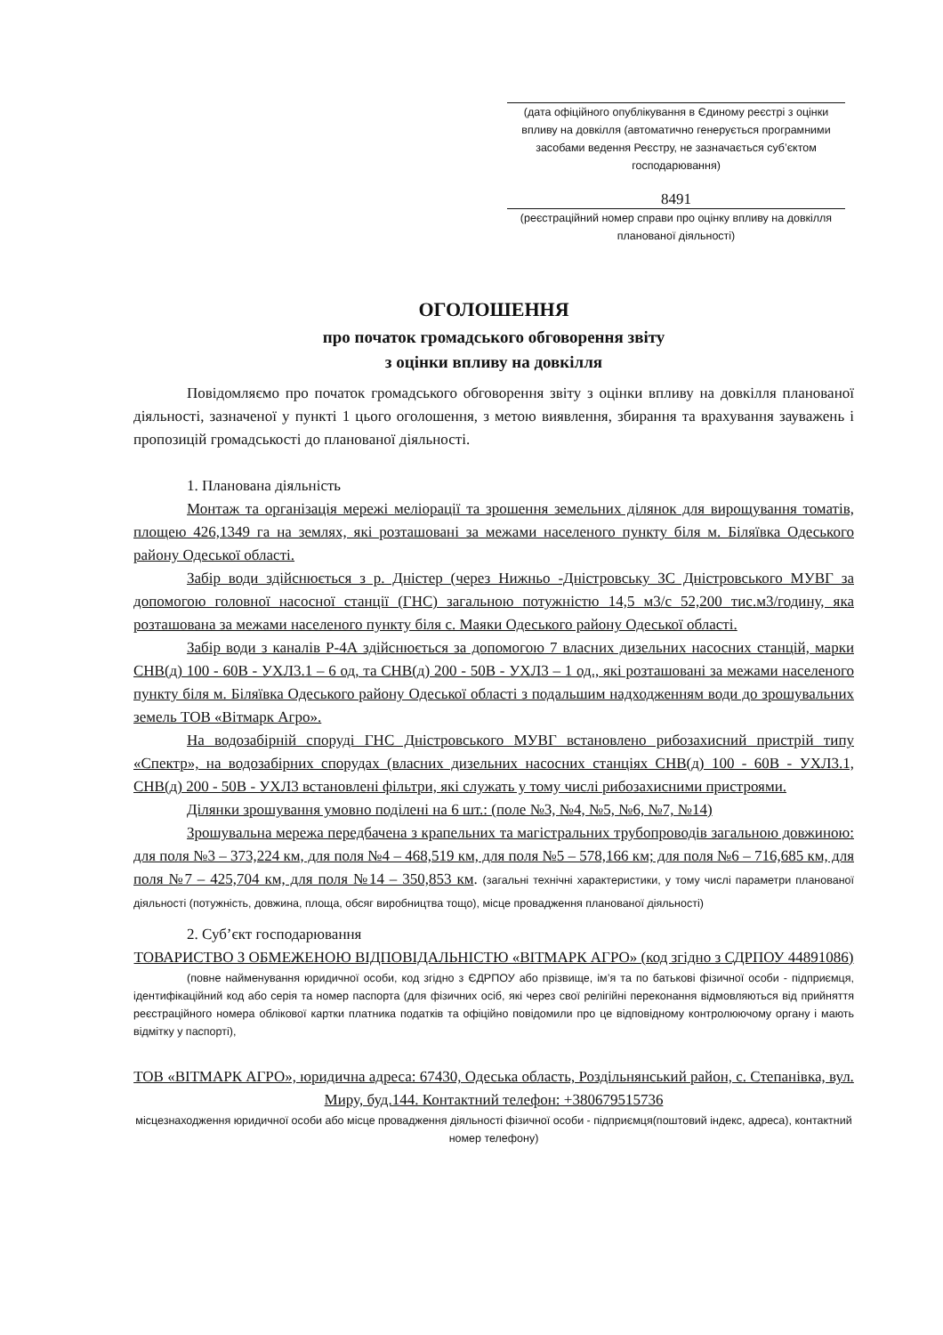(дата офіційного опублікування в Єдиному реєстрі з оцінки впливу на довкілля (автоматично генерується програмними засобами ведення Реєстру, не зазначається суб’єктом господарювання)
8491
(реєстраційний номер справи про оцінку впливу на довкілля планованої діяльності)
ОГОЛОШЕННЯ
про початок громадського обговорення звіту
з оцінки впливу на довкілля
Повідомляємо про початок громадського обговорення звіту з оцінки впливу на довкілля планованої діяльності, зазначеної у пункті 1 цього оголошення, з метою виявлення, збирання та врахування зауважень і пропозицій громадськості до планованої діяльності.
1. Планована діяльність
Монтаж та організація мережі меліорації та зрошення земельних ділянок для вирощування томатів, площею 426,1349 га на землях, які розташовані за межами населеного пункту біля м. Біляївка Одеського району Одеської області.
Забір води здійснюється з р. Дністер (через Нижньо -Дністровську ЗС Дністровського МУВГ за допомогою головної насосної станції (ГНС) загальною потужністю 14,5 м3/с 52,200 тис.м3/годину, яка розташована за межами населеного пункту біля с. Маяки Одеського району Одеської області.
Забір води з каналів Р-4А здійснюється за допомогою 7 власних дизельних насосних станцій, марки СНВ(д) 100 - 60В - УХЛ3.1 – 6 од, та СНВ(д) 200 - 50В - УХЛ3 – 1 од., які розташовані за межами населеного пункту біля м. Біляївка Одеського району Одеської області з подальшим надходженням води до зрошувальних земель ТОВ «Вітмарк Агро».
На водозабірній споруді ГНС Дністровського МУВГ встановлено рибозахисний пристрій типу «Спектр», на водозабірних спорудах (власних дизельних насосних станціях СНВ(д) 100 - 60В - УХЛ3.1, СНВ(д) 200 - 50В - УХЛ3 встановлені фільтри, які служать у тому числі рибозахисними пристроями.
Ділянки зрошування умовно поділені на 6 шт.: (поле №3, №4, №5, №6, №7, №14)
Зрошувальна мережа передбачена з крапельних та магістральних трубопроводів загальною довжиною: для поля №3 – 373,224 км, для поля №4 – 468,519 км, для поля №5 – 578,166 км; для поля №6 – 716,685 км, для поля №7 – 425,704 км, для поля №14 – 350,853 км. (загальні технічні характеристики, у тому числі параметри планованої діяльності (потужність, довжина, площа, обсяг виробництва тощо), місце провадження планованої діяльності)
2. Суб’єкт господарювання
ТОВАРИСТВО З ОБМЕЖЕНОЮ ВІДПОВІДАЛЬНІСТЮ «ВІТМАРК АГРО» (код згідно з СДРПОУ 44891086)
(повне найменування юридичної особи, код згідно з ЄДРПОУ або прізвище, ім’я та по батькові фізичної особи - підприємця, ідентифікаційний код або серія та номер паспорта (для фізичних осіб, які через свої релігійні переконання відмовляються від прийняття реєстраційного номера облікової картки платника податків та офіційно повідомили про це відповідному контролюючому органу і мають відмітку у паспорті),
ТОВ «ВІТМАРК АГРО», юридична адреса: 67430, Одеська область, Роздільнянський район, с. Степанівка, вул. Миру, буд.144. Контактний телефон: +380679515736
місцезнаходження юридичної особи або місце провадження діяльності фізичної особи - підприємця(поштовий індекс, адреса), контактний номер телефону)